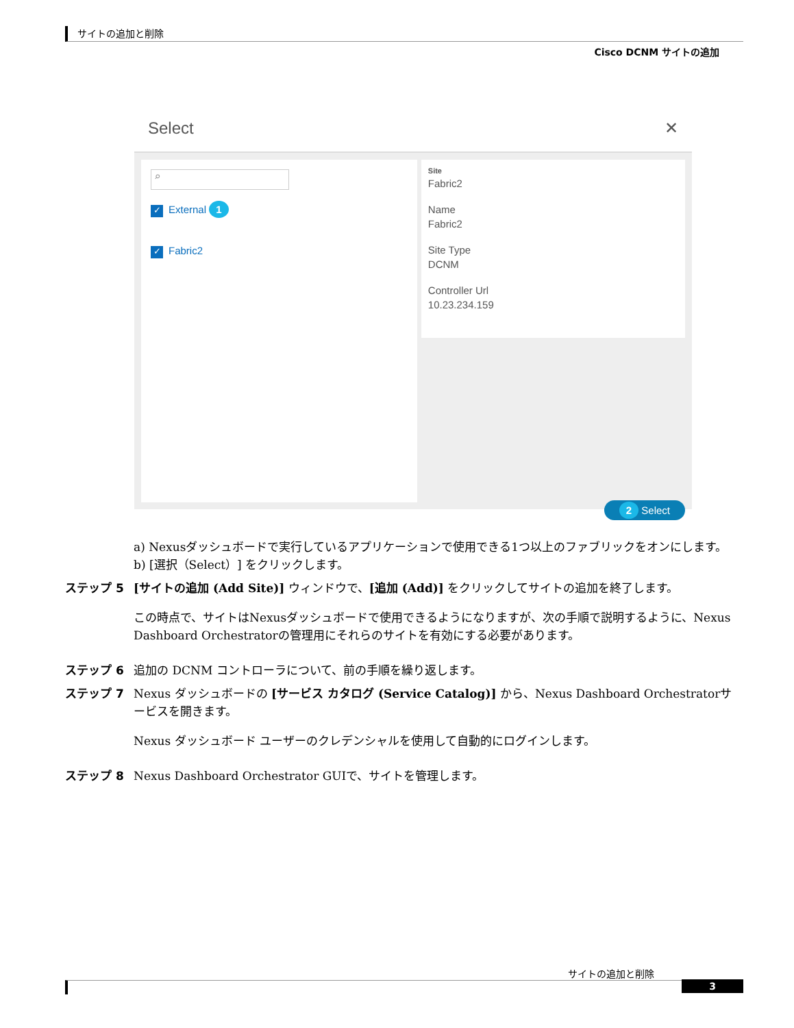サイトの追加と削除
Cisco DCNM サイトの追加
Select ✕
⌕
✓ External 1
✓ Fabric2
Site
Fabric2
Name
Fabric2
Site Type
DCNM
Controller Url
10.23.234.159
2 Select
a) Nexusダッシュボードで実行しているアプリケーションで使用できる1つ以上のファブリックをオンにします。
b) [選択（Select）] をクリックします。
ステップ 5 [サイトの追加 (Add Site)] ウィンドウで、[追加 (Add)] をクリックしてサイトの追加を終了します。
この時点で、サイトはNexusダッシュボードで使用できるようになりますが、次の手順で説明するように、Nexus Dashboard Orchestratorの管理用にそれらのサイトを有効にする必要があります。
ステップ 6 追加の DCNM コントローラについて、前の手順を繰り返します。
ステップ 7 Nexus ダッシュボードの [サービス カタログ (Service Catalog)] から、Nexus Dashboard Orchestratorサービスを開きます。
Nexus ダッシュボード ユーザーのクレデンシャルを使用して自動的にログインします。
ステップ 8 Nexus Dashboard Orchestrator GUIで、サイトを管理します。
サイトの追加と削除
3